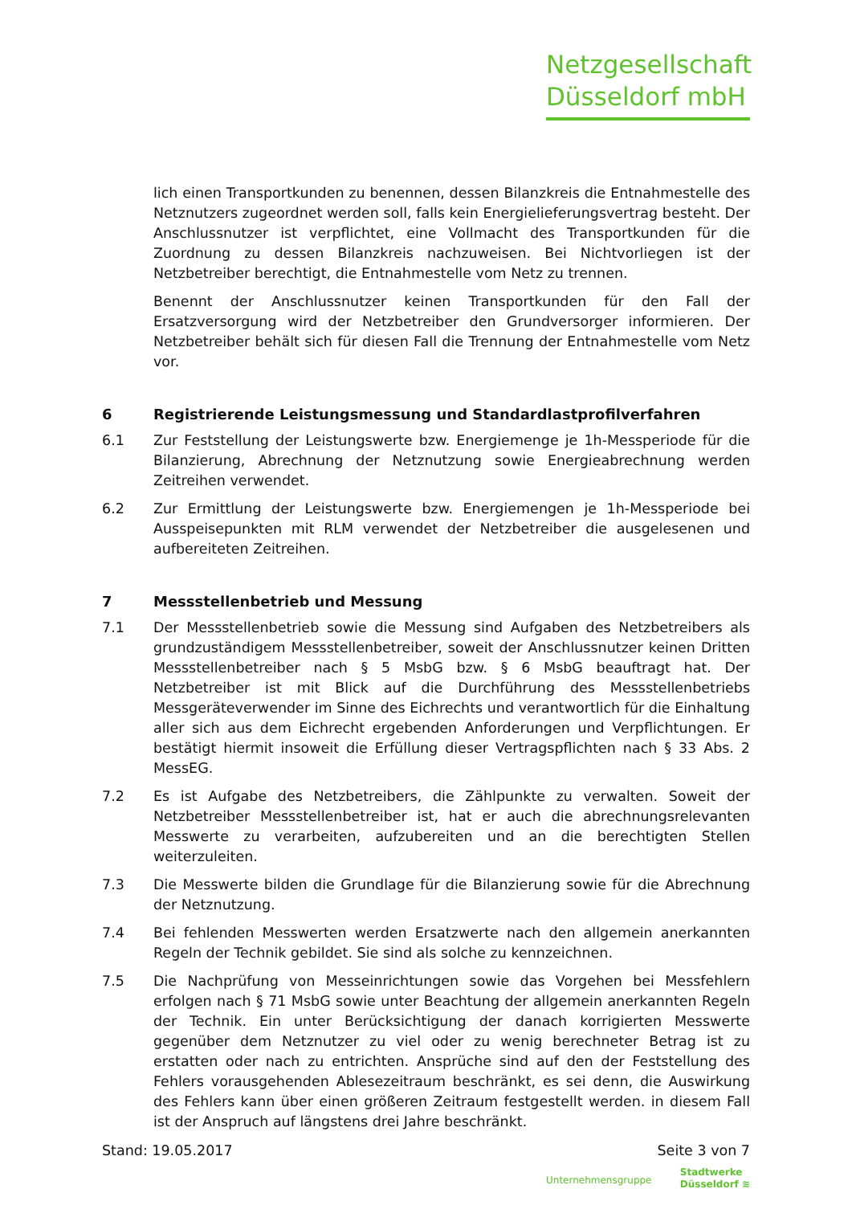Netzgesellschaft
Düsseldorf mbH
lich einen Transportkunden zu benennen, dessen Bilanzkreis die Entnahmestelle des Netznutzers zugeordnet werden soll, falls kein Energielieferungsvertrag besteht. Der Anschlussnutzer ist verpflichtet, eine Vollmacht des Transportkunden für die Zuordnung zu dessen Bilanzkreis nachzuweisen. Bei Nichtvorliegen ist der Netzbetreiber berechtigt, die Entnahmestelle vom Netz zu trennen.
Benennt der Anschlussnutzer keinen Transportkunden für den Fall der Ersatzversorgung wird der Netzbetreiber den Grundversorger informieren. Der Netzbetreiber behält sich für diesen Fall die Trennung der Entnahmestelle vom Netz vor.
6 Registrierende Leistungsmessung und Standardlastprofilverfahren
6.1 Zur Feststellung der Leistungswerte bzw. Energiemenge je 1h-Messperiode für die Bilanzierung, Abrechnung der Netznutzung sowie Energieabrechnung werden Zeitreihen verwendet.
6.2 Zur Ermittlung der Leistungswerte bzw. Energiemengen je 1h-Messperiode bei Ausspeisepunkten mit RLM verwendet der Netzbetreiber die ausgelesenen und aufbereiteten Zeitreihen.
7 Messstellenbetrieb und Messung
7.1 Der Messstellenbetrieb sowie die Messung sind Aufgaben des Netzbetreibers als grundzuständigem Messstellenbetreiber, soweit der Anschlussnutzer keinen Dritten Messstellenbetreiber nach § 5 MsbG bzw. § 6 MsbG beauftragt hat. Der Netzbetreiber ist mit Blick auf die Durchführung des Messstellenbetriebs Messgeräteverwender im Sinne des Eichrechts und verantwortlich für die Einhaltung aller sich aus dem Eichrecht ergebenden Anforderungen und Verpflichtungen. Er bestätigt hiermit insoweit die Erfüllung dieser Vertragspflichten nach § 33 Abs. 2 MessEG.
7.2 Es ist Aufgabe des Netzbetreibers, die Zählpunkte zu verwalten. Soweit der Netzbetreiber Messstellenbetreiber ist, hat er auch die abrechnungsrelevanten Messwerte zu verarbeiten, aufzubereiten und an die berechtigten Stellen weiterzuleiten.
7.3 Die Messwerte bilden die Grundlage für die Bilanzierung sowie für die Abrechnung der Netznutzung.
7.4 Bei fehlenden Messwerten werden Ersatzwerte nach den allgemein anerkannten Regeln der Technik gebildet. Sie sind als solche zu kennzeichnen.
7.5 Die Nachprüfung von Messeinrichtungen sowie das Vorgehen bei Messfehlern erfolgen nach § 71 MsbG sowie unter Beachtung der allgemein anerkannten Regeln der Technik. Ein unter Berücksichtigung der danach korrigierten Messwerte gegenüber dem Netznutzer zu viel oder zu wenig berechneter Betrag ist zu erstatten oder nach zu entrichten. Ansprüche sind auf den der Feststellung des Fehlers vorausgehenden Ablesezeitraum beschränkt, es sei denn, die Auswirkung des Fehlers kann über einen größeren Zeitraum festgestellt werden. in diesem Fall ist der Anspruch auf längstens drei Jahre beschränkt.
Stand: 19.05.2017 Seite 3 von 7
Unternehmensgruppe Stadtwerke
Düsseldorf ≋